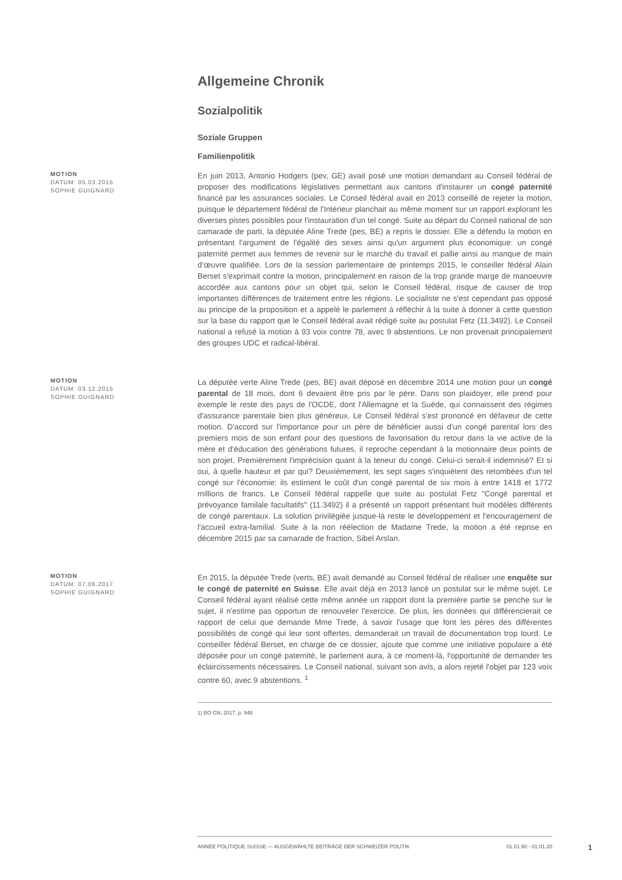Allgemeine Chronik
Sozialpolitik
Soziale Gruppen
Familienpolitik
MOTION
DATUM: 05.03.2015
SOPHIE GUIGNARD
En juin 2013, Antonio Hodgers (pev, GE) avait posé une motion demandant au Conseil fédéral de proposer des modifications législatives permettant aux cantons d'instaurer un congé paternité financé par les assurances sociales. Le Conseil fédéral avait en 2013 conseillé de rejeter la motion, puisque le département fédéral de l'Intérieur planchait au même moment sur un rapport explorant les diverses pistes possibles pour l'instauration d'un tel congé. Suite au départ du Conseil national de son camarade de parti, la députée Aline Trede (pes, BE) a repris le dossier. Elle a défendu la motion en présentant l'argument de l'égalité des sexes ainsi qu'un argument plus économique: un congé paternité permet aux femmes de revenir sur le marché du travail et pallie ainsi au manque de main d’œuvre qualifiée. Lors de la session parlementaire de printemps 2015, le conseiller fédéral Alain Berset s'exprimait contre la motion, principalement en raison de la trop grande marge de manoeuvre accordée aux cantons pour un objet qui, selon le Conseil fédéral, risque de causer de trop importantes différences de traitement entre les régions. Le socialiste ne s'est cependant pas opposé au principe de la proposition et a appelé le parlement à réfléchir à la suite à donner à cette question sur la base du rapport que le Conseil fédéral avait rédigé suite au postulat Fetz (11.3492). Le Conseil national a refusé la motion à 93 voix contre 78, avec 9 abstentions. Le non provenait principalement des groupes UDC et radical-libéral.
MOTION
DATUM: 03.12.2015
SOPHIE GUIGNARD
La députée verte Aline Trede (pes, BE) avait déposé en décembre 2014 une motion pour un congé parental de 18 mois, dont 6 devaient être pris par le père. Dans son plaidoyer, elle prend pour exemple le reste des pays de l'OCDE, dont l'Allemagne et la Suède, qui connaissent des régimes d'assurance parentale bien plus généreux. Le Conseil fédéral s'est prononcé en défaveur de cette motion. D'accord sur l'importance pour un père de bénéficier aussi d'un congé parental lors des premiers mois de son enfant pour des questions de favorisation du retour dans la vie active de la mère et d'éducation des générations futures, il reproche cependant à la motionnaire deux points de son projet. Premièrement l'imprécision quant à la teneur du congé. Celui-ci serait-il indemnisé? Et si oui, à quelle hauteur et par qui? Deuxièmement, les sept sages s'inquiètent des retombées d'un tel congé sur l'économie: ils estiment le coût d'un congé parental de six mois à entre 1418 et 1772 millions de francs. Le Conseil fédéral rappelle que suite au postulat Fetz "Congé parental et prévoyance familale facultatifs" (11.3492) il a présenté un rapport présentant huit modèles différents de congé parentaux. La solution privilégiée jusque-là reste le développement et l'encouragement de l'accueil extra-familial. Suite à la non réélection de Madame Trede, la motion a été reprise en décembre 2015 par sa camarade de fraction, Sibel Arslan.
MOTION
DATUM: 07.06.2017
SOPHIE GUIGNARD
En 2015, la députée Trede (verts, BE) avait demandé au Conseil fédéral de réaliser une enquête sur le congé de paternité en Suisse. Elle avait déjà en 2013 lancé un postulat sur le même sujet. Le Conseil fédéral ayant réalisé cette même année un rapport dont la première partie se penche sur le sujet, il n'estime pas opportun de renouveler l'exercice. De plus, les données qui différencierait ce rapport de celui que demande Mme Trede, à savoir l'usage que font les pères des différentes possibilités de congé qui leur sont offertes, demanderait un travail de documentation trop lourd. Le conseiller fédéral Berset, en charge de ce dossier, ajoute que comme une initiative populaire a été déposée pour un congé paternité, le parlement aura, à ce moment-là, l'opportunité de demander les éclaircissements nécessaires. Le Conseil national, suivant son avis, a alors rejeté l'objet par 123 voix contre 60, avec 9 abstentions. <sup>1</sup>
1) BO CN, 2017, p. 948
ANNÉE POLITIQUE SUISSE — AUSGEWÄHLTE BEITRÄGE DER SCHWEIZER POLITIK 01.01.90 - 01.01.20
1